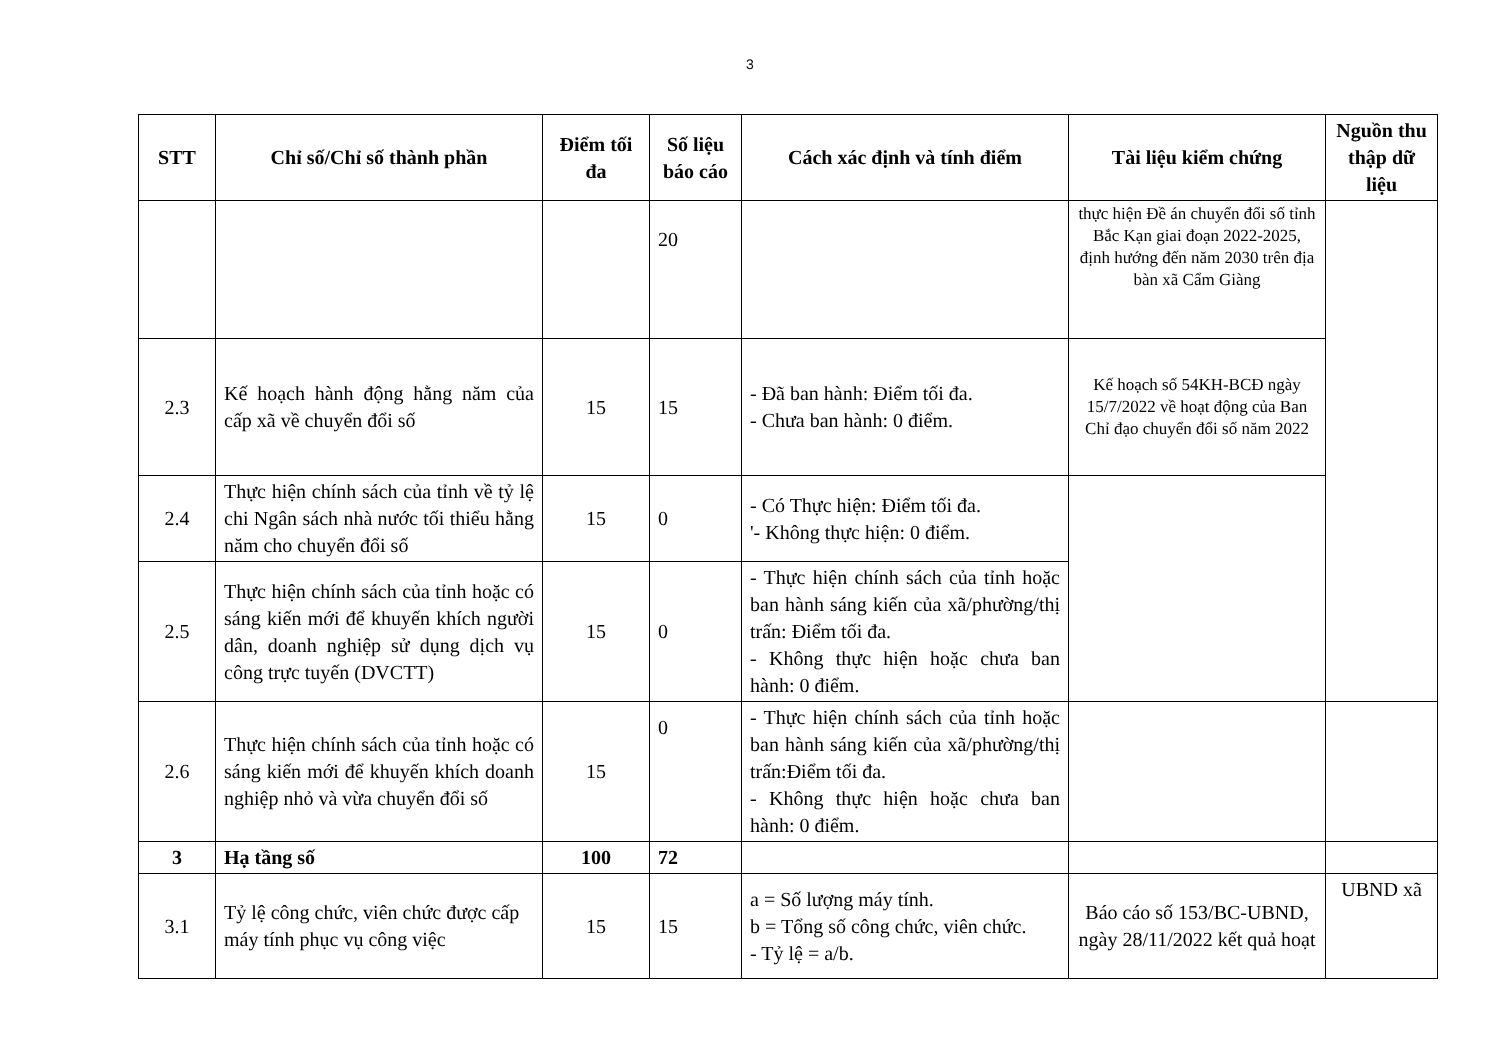3
| STT | Chỉ số/Chỉ số thành phần | Điểm tối đa | Số liệu báo cáo | Cách xác định và tính điểm | Tài liệu kiểm chứng | Nguồn thu thập dữ liệu |
| --- | --- | --- | --- | --- | --- | --- |
| | | | 20 | | thực hiện Đề án chuyển đổi số tỉnh Bắc Kạn giai đoạn 2022-2025, định hướng đến năm 2030 trên địa bàn xã Cẩm Giàng | |
| 2.3 | Kế hoạch hành động hằng năm của cấp xã về chuyển đổi số | 15 | 15 | - Đã ban hành: Điểm tối đa. - Chưa ban hành: 0 điểm. | Kế hoạch số 54KH-BCĐ ngày 15/7/2022 về hoạt động của Ban Chỉ đạo chuyển đổi số năm 2022 | |
| 2.4 | Thực hiện chính sách của tỉnh về tỷ lệ chi Ngân sách nhà nước tối thiểu hằng năm cho chuyển đổi số | 15 | 0 | - Có Thực hiện: Điểm tối đa. '- Không thực hiện: 0 điểm. | | |
| 2.5 | Thực hiện chính sách của tỉnh hoặc có sáng kiến mới để khuyến khích người dân, doanh nghiệp sử dụng dịch vụ công trực tuyến (DVCTT) | 15 | 0 | - Thực hiện chính sách của tỉnh hoặc ban hành sáng kiến của xã/phường/thị trấn: Điểm tối đa. - Không thực hiện hoặc chưa ban hành: 0 điểm. | | |
| 2.6 | Thực hiện chính sách của tỉnh hoặc có sáng kiến mới để khuyến khích doanh nghiệp nhỏ và vừa chuyển đổi số | 15 | 0 | - Thực hiện chính sách của tỉnh hoặc ban hành sáng kiến của xã/phường/thị trấn:Điểm tối đa. - Không thực hiện hoặc chưa ban hành: 0 điểm. | | |
| 3 | Hạ tầng số | 100 | 72 | | | |
| 3.1 | Tỷ lệ công chức, viên chức được cấp máy tính phục vụ công việc | 15 | 15 | a = Số lượng máy tính. b = Tổng số công chức, viên chức. - Tỷ lệ = a/b. | Báo cáo số 153/BC-UBND, ngày 28/11/2022 kết quả hoạt | UBND xã |